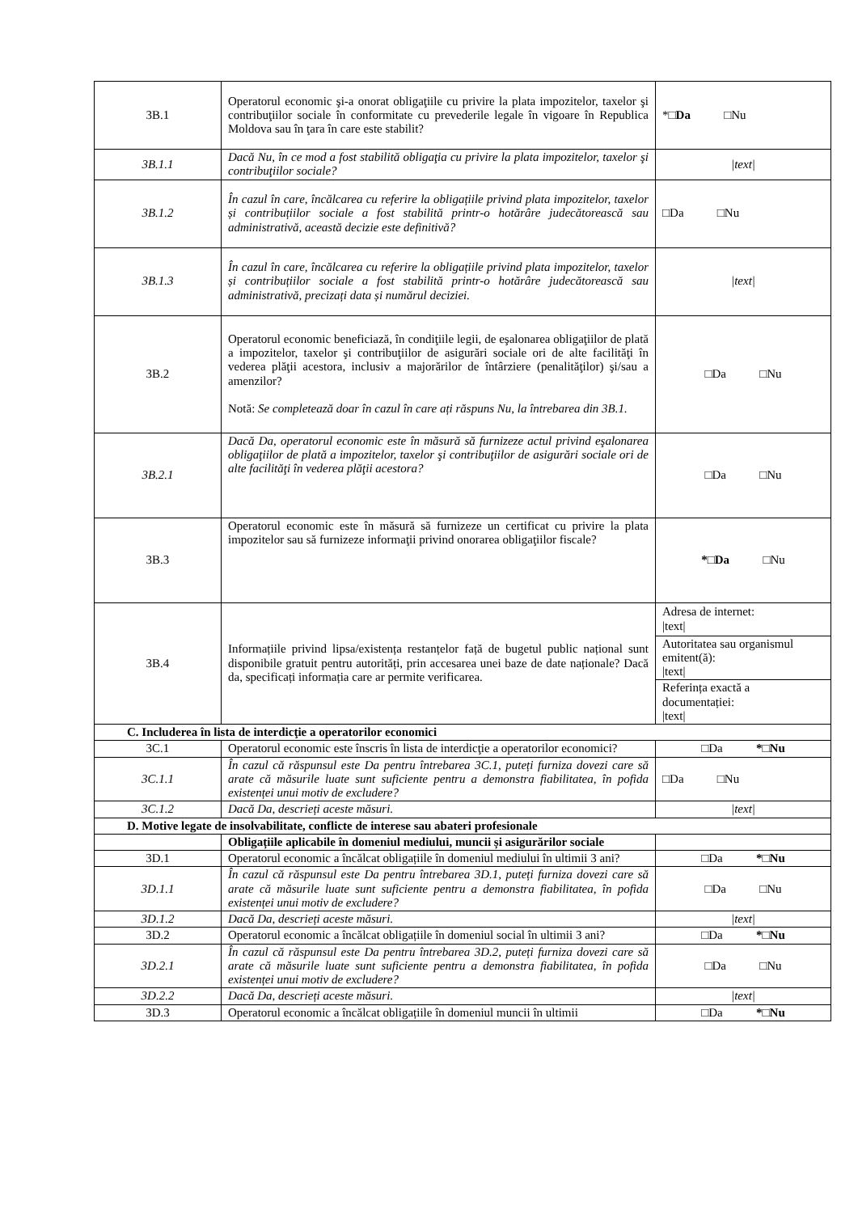| 3B.1 | Operatorul economic şi-a onorat obligaţiile cu privire la plata impozitelor, taxelor şi contribuţiilor sociale în conformitate cu prevederile legale în vigoare în Republica Moldova sau în ţara în care este stabilit? | *□ Da □Nu |
| 3B.1.1 | Dacă Nu, în ce mod a fost stabilită obligaţia cu privire la plata impozitelor, taxelor şi contribuţiilor sociale? | /text/ |
| 3B.1.2 | În cazul în care, încălcarea cu referire la obligațiile privind plata impozitelor, taxelor și contribuțiilor sociale a fost stabilită printr-o hotărâre judecătorească sau administrativă, această decizie este definitivă? | □Da □Nu |
| 3B.1.3 | În cazul în care, încălcarea cu referire la obligațiile privind plata impozitelor, taxelor și contribuțiilor sociale a fost stabilită printr-o hotărâre judecătorească sau administrativă, precizați data și numărul deciziei. | /text/ |
| 3B.2 | Operatorul economic beneficiază, în condiţiile legii, de eşalonarea obligaţiilor de plată a impozitelor, taxelor şi contribuţiilor de asigurări sociale ori de alte facilităţi în vederea plăţii acestora, inclusiv a majorărilor de întârziere (penalităţilor) şi/sau a amenzilor? Notă: Se completează doar în cazul în care ați răspuns Nu, la întrebarea din 3B.1. | □Da □Nu |
| 3B.2.1 | Dacă Da, operatorul economic este în măsură să furnizeze actul privind eşalonarea obligaţiilor de plată a impozitelor, taxelor şi contribuţiilor de asigurări sociale ori de alte facilităţi în vederea plăţii acestora? | □Da □Nu |
| 3B.3 | Operatorul economic este în măsură să furnizeze un certificat cu privire la plata impozitelor sau să furnizeze informaţii privind onorarea obligaţiilor fiscale? | *□Da □Nu |
| 3B.4 | Informațiile privind lipsa/existența restanțelor față de bugetul public național sunt disponibile gratuit pentru autorități, prin accesarea unei baze de date naționale? Dacă da, specificați informația care ar permite verificarea. | / Adresa de internet: /text/ / / Autoritatea sau organismul emitent(ă): /text/ / / Referința exactă a documentației: /text/ / |
| C. Includerea în lista de interdicţie a operatorilor economici | | |
| 3C.1 | Operatorul economic este înscris în lista de interdicţie a operatorilor economici? | □Da *□Nu |
| 3C.1.1 | În cazul că răspunsul este Da pentru întrebarea 3C.1, puteți furniza dovezi care să arate că măsurile luate sunt suficiente pentru a demonstra fiabilitatea, în pofida existenței unui motiv de excludere? | □Da □Nu |
| 3C.1.2 | Dacă Da, descrieți aceste măsuri. | /text/ |
| D. Motive legate de insolvabilitate, conflicte de interese sau abateri profesionale | | |
| | Obligațiile aplicabile în domeniul mediului, muncii și asigurărilor sociale | |
| 3D.1 | Operatorul economic a încălcat obligațiile în domeniul mediului în ultimii 3 ani? | □Da *□Nu |
| 3D.1.1 | În cazul că răspunsul este Da pentru întrebarea 3D.1, puteți furniza dovezi care să arate că măsurile luate sunt suficiente pentru a demonstra fiabilitatea, în pofida existenței unui motiv de excludere? | □Da □Nu |
| 3D.1.2 | Dacă Da, descrieți aceste măsuri. | /text/ |
| 3D.2 | Operatorul economic a încălcat obligațiile în domeniul social în ultimii 3 ani? | □Da *□Nu |
| 3D.2.1 | În cazul că răspunsul este Da pentru întrebarea 3D.2, puteți furniza dovezi care să arate că măsurile luate sunt suficiente pentru a demonstra fiabilitatea, în pofida existenței unui motiv de excludere? | □Da □Nu |
| 3D.2.2 | Dacă Da, descrieți aceste măsuri. | /text/ |
| 3D.3 | Operatorul economic a încălcat obligațiile în domeniul muncii în ultimii | □Da *□Nu |